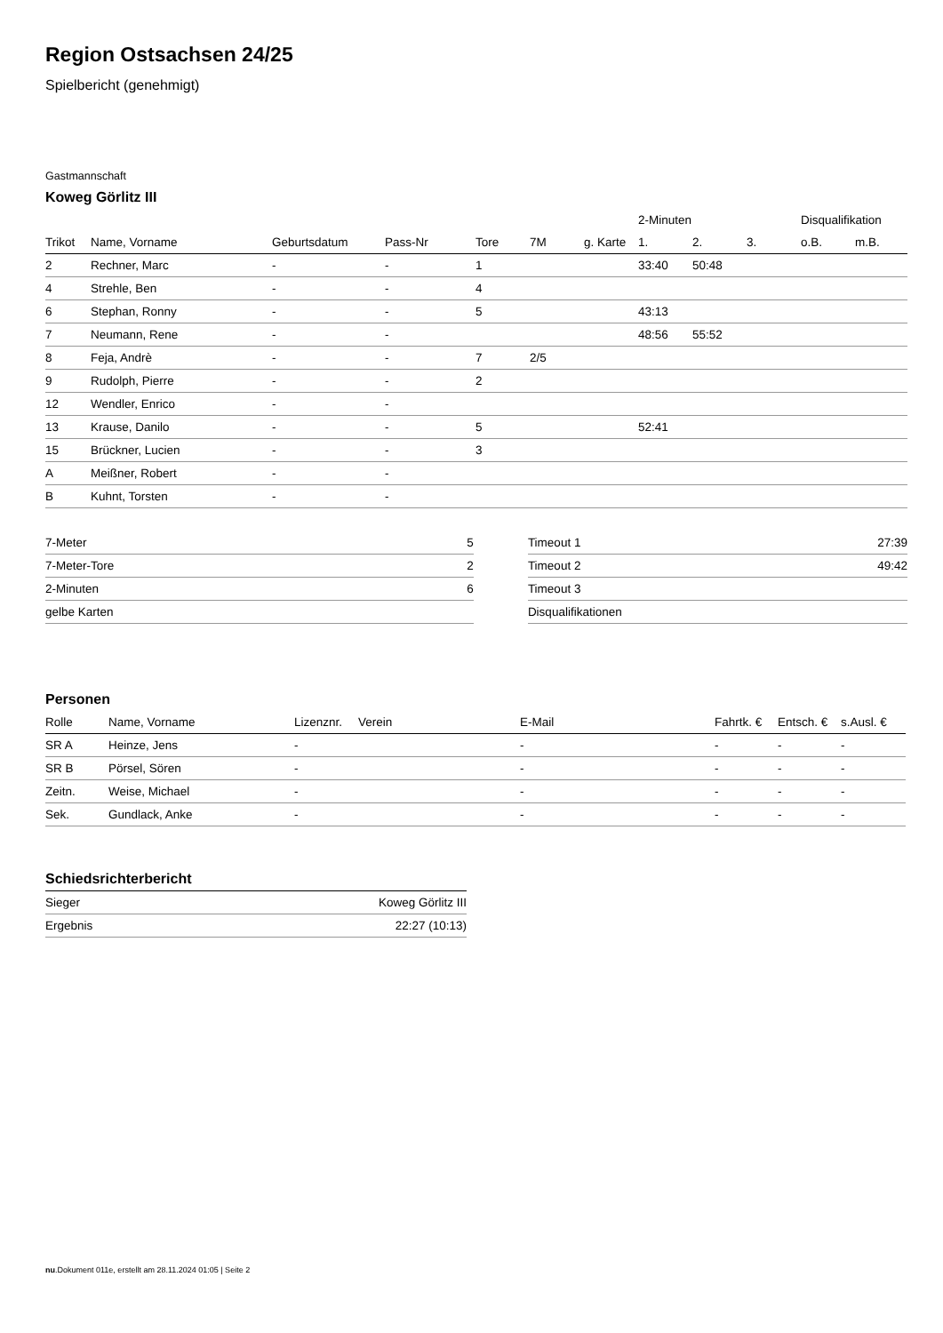Region Ostsachsen 24/25
Spielbericht (genehmigt)
Gastmannschaft
Koweg Görlitz III
| | | | | | | | 2-Minuten | | | Disqualifikation | |
| --- | --- | --- | --- | --- | --- | --- | --- | --- | --- | --- | --- |
| Trikot | Name, Vorname | Geburtsdatum | Pass-Nr | Tore | 7M | g. Karte | 1. | 2. | 3. | o.B. | m.B. |
| 2 | Rechner, Marc | - | - | 1 | | | 33:40 | 50:48 | | | |
| 4 | Strehle, Ben | - | - | 4 | | | | | | | |
| 6 | Stephan, Ronny | - | - | 5 | | | 43:13 | | | | |
| 7 | Neumann, Rene | - | - | | | | 48:56 | 55:52 | | | |
| 8 | Feja, Andrè | - | - | 7 | 2/5 | | | | | | |
| 9 | Rudolph, Pierre | - | - | 2 | | | | | | | |
| 12 | Wendler, Enrico | - | - | | | | | | | | |
| 13 | Krause, Danilo | - | - | 5 | | | 52:41 | | | | |
| 15 | Brückner, Lucien | - | - | 3 | | | | | | | |
| A | Meißner, Robert | - | - | | | | | | | | |
| B | Kuhnt, Torsten | - | - | | | | | | | | |
| 7-Meter | 5 |
| 7-Meter-Tore | 2 |
| 2-Minuten | 6 |
| gelbe Karten | |
| Timeout 1 | 27:39 |
| Timeout 2 | 49:42 |
| Timeout 3 | |
| Disqualifikationen | |
Personen
| Rolle | Name, Vorname | Lizenznr. | Verein | E-Mail | Fahrtk. € | Entsch. € | s.Ausl. € |
| --- | --- | --- | --- | --- | --- | --- | --- |
| SR A | Heinze, Jens | - | | - | - | - | - |
| SR B | Pörsel, Sören | - | | - | - | - | - |
| Zeitn. | Weise, Michael | - | | - | - | - | - |
| Sek. | Gundlack, Anke | - | | - | - | - | - |
Schiedsrichterbericht
| Sieger | Koweg Görlitz III |
| Ergebnis | 22:27 (10:13) |
nu.Dokument 011e, erstellt am 28.11.2024 01:05 | Seite 2